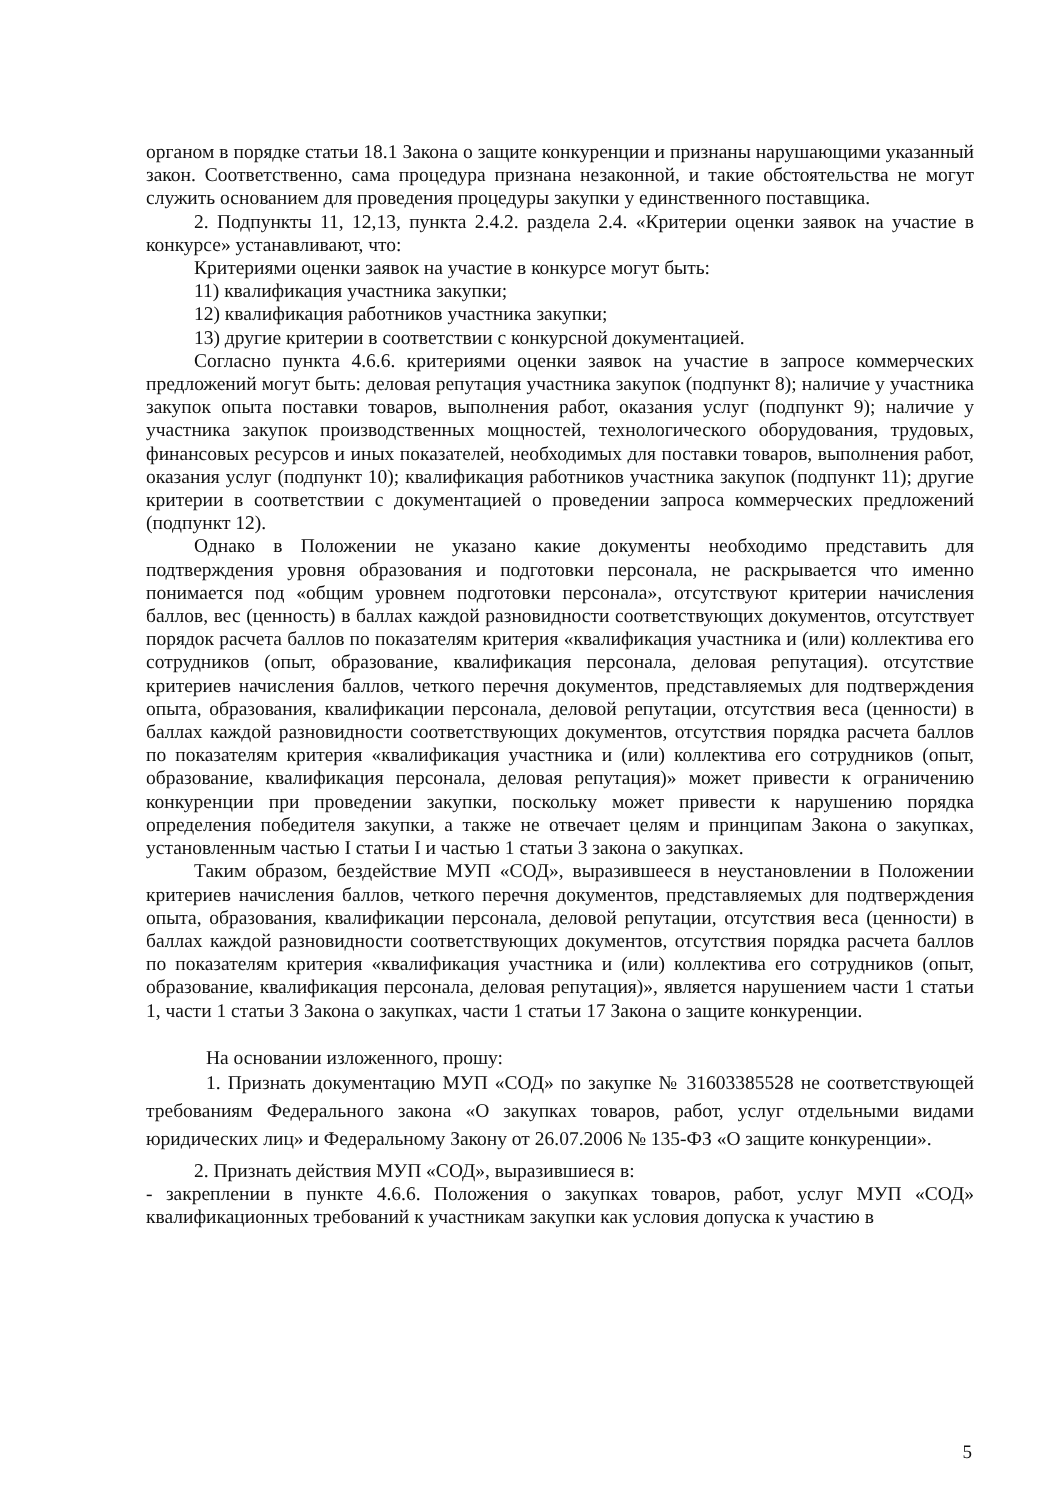органом в порядке статьи 18.1 Закона о защите конкуренции и признаны нарушающими указанный закон. Соответственно, сама процедура признана незаконной, и такие обстоятельства не могут служить основанием для проведения процедуры закупки у единственного поставщика.
2. Подпункты 11, 12,13, пункта 2.4.2. раздела 2.4. «Критерии оценки заявок на участие в конкурсе» устанавливают, что:
Критериями оценки заявок на участие в конкурсе могут быть:
11) квалификация участника закупки;
12) квалификация работников участника закупки;
13) другие критерии в соответствии с конкурсной документацией.
Согласно пункта 4.6.6. критериями оценки заявок на участие в запросе коммерческих предложений могут быть: деловая репутация участника закупок (подпункт 8); наличие у участника закупок опыта поставки товаров, выполнения работ, оказания услуг (подпункт 9); наличие у участника закупок производственных мощностей, технологического оборудования, трудовых, финансовых ресурсов и иных показателей, необходимых для поставки товаров, выполнения работ, оказания услуг (подпункт 10); квалификация работников участника закупок (подпункт 11); другие критерии в соответствии с документацией о проведении запроса коммерческих предложений (подпункт 12).
Однако в Положении не указано какие документы необходимо представить для подтверждения уровня образования и подготовки персонала, не раскрывается что именно понимается под «общим уровнем подготовки персонала», отсутствуют критерии начисления баллов, вес (ценность) в баллах каждой разновидности соответствующих документов, отсутствует порядок расчета баллов по показателям критерия «квалификация участника и (или) коллектива его сотрудников (опыт, образование, квалификация персонала, деловая репутация). отсутствие критериев начисления баллов, четкого перечня документов, представляемых для подтверждения опыта, образования, квалификации персонала, деловой репутации, отсутствия веса (ценности) в баллах каждой разновидности соответствующих документов, отсутствия порядка расчета баллов по показателям критерия «квалификация участника и (или) коллектива его сотрудников (опыт, образование, квалификация персонала, деловая репутация)» может привести к ограничению конкуренции при проведении закупки, поскольку может привести к нарушению порядка определения победителя закупки, а также не отвечает целям и принципам Закона о закупках, установленным частью I статьи I и частью 1 статьи 3 закона о закупках.
Таким образом, бездействие МУП «СОД», выразившееся в неустановлении в Положении критериев начисления баллов, четкого перечня документов, представляемых для подтверждения опыта, образования, квалификации персонала, деловой репутации, отсутствия веса (ценности) в баллах каждой разновидности соответствующих документов, отсутствия порядка расчета баллов по показателям критерия «квалификация участника и (или) коллектива его сотрудников (опыт, образование, квалификация персонала, деловая репутация)», является нарушением части 1 статьи 1, части 1 статьи 3 Закона о закупках, части 1 статьи 17 Закона о защите конкуренции.
На основании изложенного, прошу:
1. Признать документацию МУП «СОД» по закупке № 31603385528 не соответствующей требованиям Федерального закона «О закупках товаров, работ, услуг отдельными видами юридических лиц» и Федеральному Закону от 26.07.2006 № 135-ФЗ «О защите конкуренции».
2. Признать действия МУП «СОД», выразившиеся в:
- закреплении в пункте 4.6.6. Положения о закупках товаров, работ, услуг МУП «СОД» квалификационных требований к участникам закупки как условия допуска к участию в
5